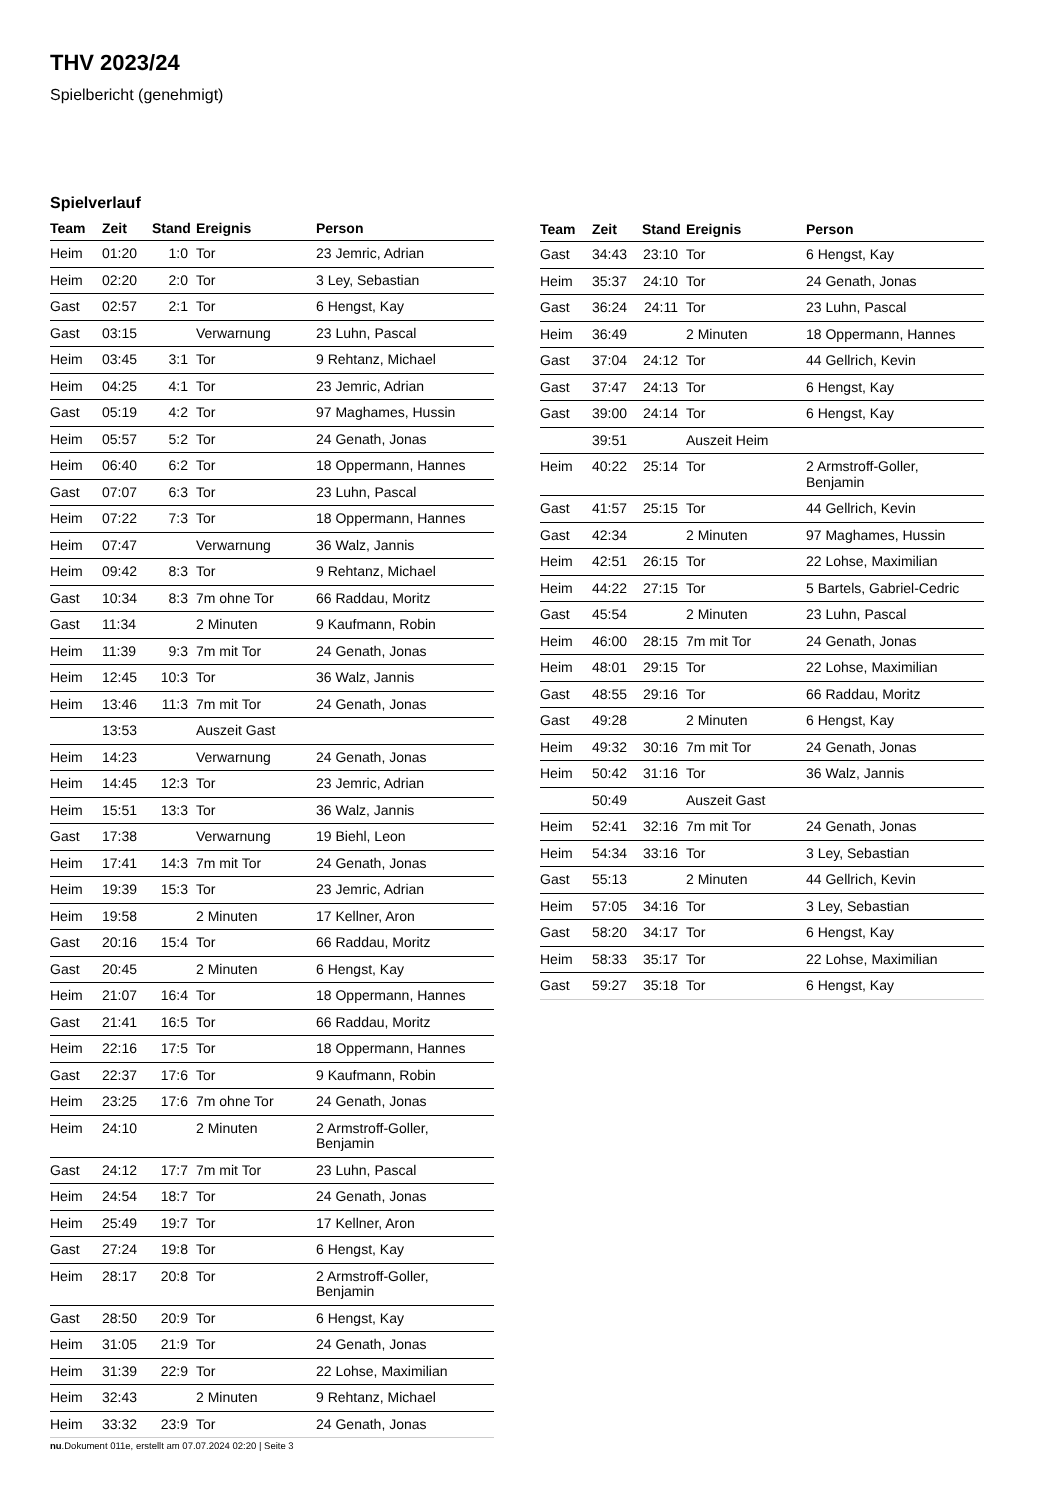THV 2023/24
Spielbericht (genehmigt)
Spielverlauf
| Team | Zeit | Stand | Ereignis | Person |
| --- | --- | --- | --- | --- |
| Heim | 01:20 | 1:0 | Tor | 23 Jemric, Adrian |
| Heim | 02:20 | 2:0 | Tor | 3 Ley, Sebastian |
| Gast | 02:57 | 2:1 | Tor | 6 Hengst, Kay |
| Gast | 03:15 | | Verwarnung | 23 Luhn, Pascal |
| Heim | 03:45 | 3:1 | Tor | 9 Rehtanz, Michael |
| Heim | 04:25 | 4:1 | Tor | 23 Jemric, Adrian |
| Gast | 05:19 | 4:2 | Tor | 97 Maghames, Hussin |
| Heim | 05:57 | 5:2 | Tor | 24 Genath, Jonas |
| Heim | 06:40 | 6:2 | Tor | 18 Oppermann, Hannes |
| Gast | 07:07 | 6:3 | Tor | 23 Luhn, Pascal |
| Heim | 07:22 | 7:3 | Tor | 18 Oppermann, Hannes |
| Heim | 07:47 | | Verwarnung | 36 Walz, Jannis |
| Heim | 09:42 | 8:3 | Tor | 9 Rehtanz, Michael |
| Gast | 10:34 | 8:3 | 7m ohne Tor | 66 Raddau, Moritz |
| Gast | 11:34 | | 2 Minuten | 9 Kaufmann, Robin |
| Heim | 11:39 | 9:3 | 7m mit Tor | 24 Genath, Jonas |
| Heim | 12:45 | 10:3 | Tor | 36 Walz, Jannis |
| Heim | 13:46 | 11:3 | 7m mit Tor | 24 Genath, Jonas |
| | 13:53 | | Auszeit Gast | |
| Heim | 14:23 | | Verwarnung | 24 Genath, Jonas |
| Heim | 14:45 | 12:3 | Tor | 23 Jemric, Adrian |
| Heim | 15:51 | 13:3 | Tor | 36 Walz, Jannis |
| Gast | 17:38 | | Verwarnung | 19 Biehl, Leon |
| Heim | 17:41 | 14:3 | 7m mit Tor | 24 Genath, Jonas |
| Heim | 19:39 | 15:3 | Tor | 23 Jemric, Adrian |
| Heim | 19:58 | | 2 Minuten | 17 Kellner, Aron |
| Gast | 20:16 | 15:4 | Tor | 66 Raddau, Moritz |
| Gast | 20:45 | | 2 Minuten | 6 Hengst, Kay |
| Heim | 21:07 | 16:4 | Tor | 18 Oppermann, Hannes |
| Gast | 21:41 | 16:5 | Tor | 66 Raddau, Moritz |
| Heim | 22:16 | 17:5 | Tor | 18 Oppermann, Hannes |
| Gast | 22:37 | 17:6 | Tor | 9 Kaufmann, Robin |
| Heim | 23:25 | 17:6 | 7m ohne Tor | 24 Genath, Jonas |
| Heim | 24:10 | | 2 Minuten | 2 Armstroff-Goller, Benjamin |
| Gast | 24:12 | 17:7 | 7m mit Tor | 23 Luhn, Pascal |
| Heim | 24:54 | 18:7 | Tor | 24 Genath, Jonas |
| Heim | 25:49 | 19:7 | Tor | 17 Kellner, Aron |
| Gast | 27:24 | 19:8 | Tor | 6 Hengst, Kay |
| Heim | 28:17 | 20:8 | Tor | 2 Armstroff-Goller, Benjamin |
| Gast | 28:50 | 20:9 | Tor | 6 Hengst, Kay |
| Heim | 31:05 | 21:9 | Tor | 24 Genath, Jonas |
| Heim | 31:39 | 22:9 | Tor | 22 Lohse, Maximilian |
| Heim | 32:43 | | 2 Minuten | 9 Rehtanz, Michael |
| Heim | 33:32 | 23:9 | Tor | 24 Genath, Jonas |
| Team | Zeit | Stand | Ereignis | Person |
| --- | --- | --- | --- | --- |
| Gast | 34:43 | 23:10 | Tor | 6 Hengst, Kay |
| Heim | 35:37 | 24:10 | Tor | 24 Genath, Jonas |
| Gast | 36:24 | 24:11 | Tor | 23 Luhn, Pascal |
| Heim | 36:49 | | 2 Minuten | 18 Oppermann, Hannes |
| Gast | 37:04 | 24:12 | Tor | 44 Gellrich, Kevin |
| Gast | 37:47 | 24:13 | Tor | 6 Hengst, Kay |
| Gast | 39:00 | 24:14 | Tor | 6 Hengst, Kay |
| | 39:51 | | Auszeit Heim | |
| Heim | 40:22 | 25:14 | Tor | 2 Armstroff-Goller, Benjamin |
| Gast | 41:57 | 25:15 | Tor | 44 Gellrich, Kevin |
| Gast | 42:34 | | 2 Minuten | 97 Maghames, Hussin |
| Heim | 42:51 | 26:15 | Tor | 22 Lohse, Maximilian |
| Heim | 44:22 | 27:15 | Tor | 5 Bartels, Gabriel-Cedric |
| Gast | 45:54 | | 2 Minuten | 23 Luhn, Pascal |
| Heim | 46:00 | 28:15 | 7m mit Tor | 24 Genath, Jonas |
| Heim | 48:01 | 29:15 | Tor | 22 Lohse, Maximilian |
| Gast | 48:55 | 29:16 | Tor | 66 Raddau, Moritz |
| Gast | 49:28 | | 2 Minuten | 6 Hengst, Kay |
| Heim | 49:32 | 30:16 | 7m mit Tor | 24 Genath, Jonas |
| Heim | 50:42 | 31:16 | Tor | 36 Walz, Jannis |
| | 50:49 | | Auszeit Gast | |
| Heim | 52:41 | 32:16 | 7m mit Tor | 24 Genath, Jonas |
| Heim | 54:34 | 33:16 | Tor | 3 Ley, Sebastian |
| Gast | 55:13 | | 2 Minuten | 44 Gellrich, Kevin |
| Heim | 57:05 | 34:16 | Tor | 3 Ley, Sebastian |
| Gast | 58:20 | 34:17 | Tor | 6 Hengst, Kay |
| Heim | 58:33 | 35:17 | Tor | 22 Lohse, Maximilian |
| Gast | 59:27 | 35:18 | Tor | 6 Hengst, Kay |
nu.Dokument 011e, erstellt am 07.07.2024 02:20 | Seite 3